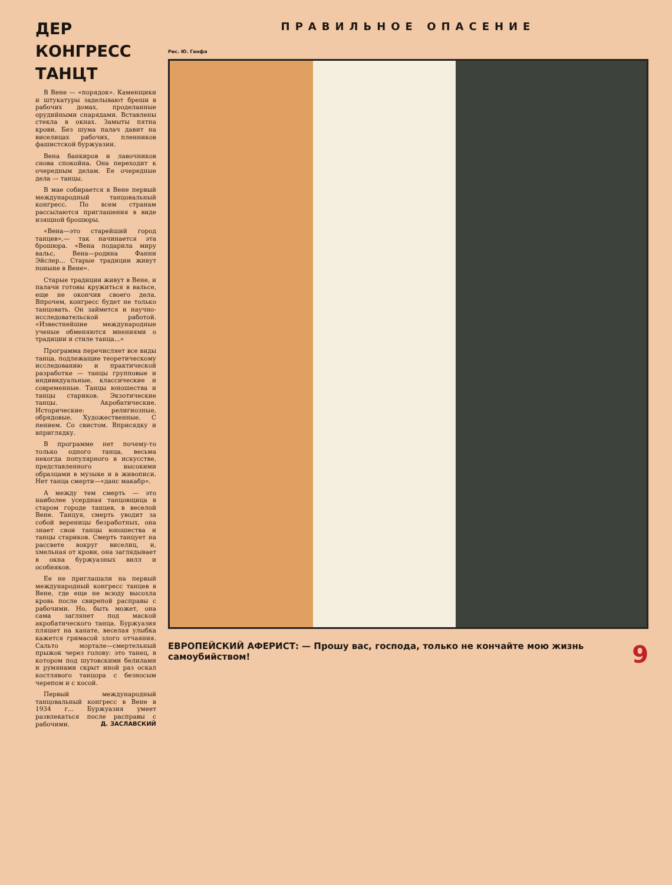ДЕР КОНГРЕСС ТАНЦТ
В Вене — «порядок». Каменщики и штукатуры заделывают бреши в рабочих домах, проделанные орудийными снарядами. Вставлены стекла в окнах. Замыты пятна крови. Без шума палач давит на виселицах рабочих, пленников фашистской буржуазии.
Вена банкиров и лавочников снова спокойна. Она переходит к очередным делам. Ее очередные дела — танцы.
В мае собирается в Вене первый международный танцовальный конгресс. По всем странам рассылаются приглашения в виде изящной брошюры.
«Вена—это старейший город танцев»,— так начинается эта брошюра. «Вена подарила миру вальс, Вена—родина Фанни Эйслер... Старые традиции живут поныне в Вене».
Старые традиции живут в Вене, и палачи готовы кружиться в вальсе, еще не окончив своего дела. Впрочем, конгресс будет не только танцовать. Он займется и научно-исследовательской работой. «Известнейшие международные ученые обменяются мнениями о традиции и стиле танца...»
Программа перечисляет все виды танца, подлежащие теоретическому исследованию и практической разработке — танцы групповые и индивидуальные, классические и современные. Танцы юношества и танцы стариков. Экзотические танцы. Акробатические. Исторические: религиозные, обрядовые. Художественные. С пением. Со свистом. Вприсядку и вприглядку.
В программе нет почему-то только одного танца, весьма некогда популярного в искусстве, представленного высокими образцами в музыке и в живописи. Нет танца смерти—«данс макабр».
А между тем смерть — это наиболее усердная танцовщица в старом городе танцев, в веселой Вене. Танцуя, смерть уводит за собой вереницы безработных, она знает свои танцы юношества и танцы стариков. Смерть танцует на рассвете вокруг виселиц, и, хмельная от крови, она заглядывает в окна буржуазных вилл и особняков.
Ее не приглашали на первый международный конгресс танцев в Вене, где еще не всюду высохла кровь после свирепой расправы с рабочими. Но, быть может, она сама заглянет под маской акробатического танца. Буржуазия пляшет на канате, веселая улыбка кажется гримасой злого отчаяния. Сальто мортале—смертельный прыжок через голову: это танец, в котором под шутовскими белилами и румянами скрыт иной раз оскал костлявого танцора с безносым черепом и с косой.
Первый международный танцовальный конгресс в Вене в 1934 г... Буржуазия умеет развлекаться после расправы с рабочими. Д. ЗАСЛАВСКИЙ
ПРАВИЛЬНОЕ ОПАСЕНИЕ
Рис. Ю. Ганфа
ЕВРОПЕЙСКИЙ АФЕРИСТ: — Прошу вас, господа, только не кончайте мою жизнь самоубийством! 9